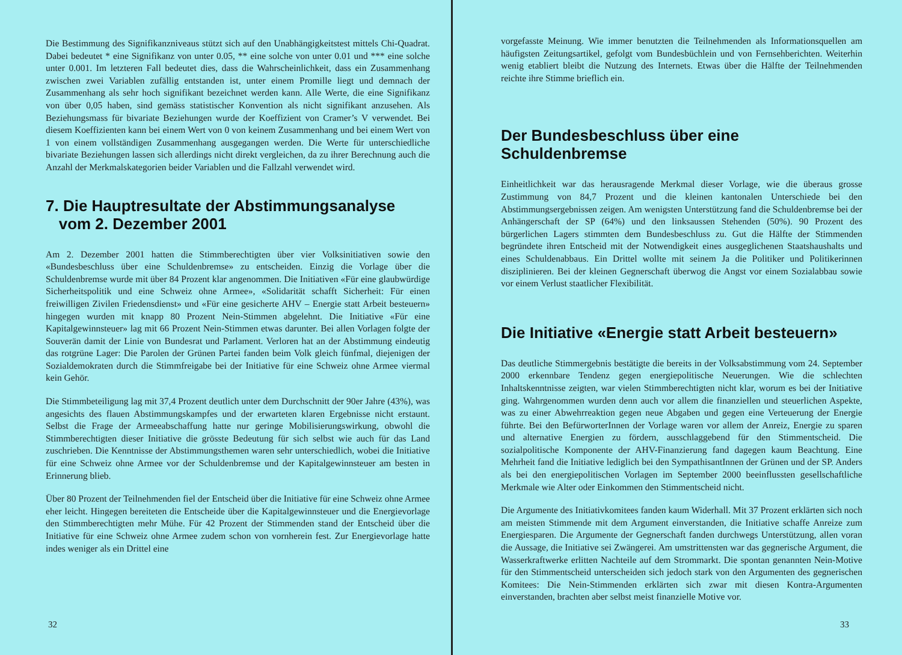Die Bestimmung des Signifikanzniveaus stützt sich auf den Unabhängigkeitstest mittels Chi-Quadrat. Dabei bedeutet * eine Signifikanz von unter 0.05, ** eine solche von unter 0.01 und *** eine solche unter 0.001. Im letzteren Fall bedeutet dies, dass die Wahrscheinlichkeit, dass ein Zusammenhang zwischen zwei Variablen zufällig entstanden ist, unter einem Promille liegt und demnach der Zusammenhang als sehr hoch signifikant bezeichnet werden kann. Alle Werte, die eine Signifikanz von über 0,05 haben, sind gemäss statistischer Konvention als nicht signifikant anzusehen. Als Beziehungsmass für bivariate Beziehungen wurde der Koeffizient von Cramer’s V verwendet. Bei diesem Koeffizienten kann bei einem Wert von 0 von keinem Zusammenhang und bei einem Wert von 1 von einem vollständigen Zusammenhang ausgegangen werden. Die Werte für unterschiedliche bivariate Beziehungen lassen sich allerdings nicht direkt vergleichen, da zu ihrer Berechnung auch die Anzahl der Merkmalskategorien beider Variablen und die Fallzahl verwendet wird.
7. Die Hauptresultate der Abstimmungsanalyse
vom 2. Dezember 2001
Am 2. Dezember 2001 hatten die Stimmberechtigten über vier Volksinitiativen sowie den «Bundesbeschluss über eine Schuldenbremse» zu entscheiden. Einzig die Vorlage über die Schuldenbremse wurde mit über 84 Prozent klar angenommen. Die Initiativen «Für eine glaubwürdige Sicherheitspolitik und eine Schweiz ohne Armee», «Solidarität schafft Sicherheit: Für einen freiwilligen Zivilen Friedensdienst» und «Für eine gesicherte AHV – Energie statt Arbeit besteuern» hingegen wurden mit knapp 80 Prozent Nein-Stimmen abgelehnt. Die Initiative «Für eine Kapitalgewinnsteuer» lag mit 66 Prozent Nein-Stimmen etwas darunter. Bei allen Vorlagen folgte der Souverän damit der Linie von Bundesrat und Parlament. Verloren hat an der Abstimmung eindeutig das rotgrüne Lager: Die Parolen der Grünen Partei fanden beim Volk gleich fünfmal, diejenigen der Sozialdemokraten durch die Stimmfreigabe bei der Initiative für eine Schweiz ohne Armee viermal kein Gehör.
Die Stimmbeteiligung lag mit 37,4 Prozent deutlich unter dem Durchschnitt der 90er Jahre (43%), was angesichts des flauen Abstimmungskampfes und der erwarteten klaren Ergebnisse nicht erstaunt. Selbst die Frage der Armeeabschaffung hatte nur geringe Mobilisierungswirkung, obwohl die Stimmberechtigten dieser Initiative die grösste Bedeutung für sich selbst wie auch für das Land zuschrieben. Die Kenntnisse der Abstimmungsthemen waren sehr unterschiedlich, wobei die Initiative für eine Schweiz ohne Armee vor der Schuldenbremse und der Kapitalgewinnsteuer am besten in Erinnerung blieb.
Über 80 Prozent der Teilnehmenden fiel der Entscheid über die Initiative für eine Schweiz ohne Armee eher leicht. Hingegen bereiteten die Entscheide über die Kapitalgewinnsteuer und die Energievorlage den Stimmberechtigten mehr Mühe. Für 42 Prozent der Stimmenden stand der Entscheid über die Initiative für eine Schweiz ohne Armee zudem schon von vornherein fest. Zur Energievorlage hatte indes weniger als ein Drittel eine
32
vorgefasste Meinung. Wie immer benutzten die Teilnehmenden als Informationsquellen am häufigsten Zeitungsartikel, gefolgt vom Bundesbüchlein und von Fernsehberichten. Weiterhin wenig etabliert bleibt die Nutzung des Internets. Etwas über die Hälfte der Teilnehmenden reichte ihre Stimme brieflich ein.
Der Bundesbeschluss über eine Schuldenbremse
Einheitlichkeit war das herausragende Merkmal dieser Vorlage, wie die überaus grosse Zustimmung von 84,7 Prozent und die kleinen kantonalen Unterschiede bei den Abstimmungsergebnissen zeigen. Am wenigsten Unterstützung fand die Schuldenbremse bei der Anhängerschaft der SP (64%) und den linksaussen Stehenden (50%). 90 Prozent des bürgerlichen Lagers stimmten dem Bundesbeschluss zu. Gut die Hälfte der Stimmenden begründete ihren Entscheid mit der Notwendigkeit eines ausgeglichenen Staatshaushalts und eines Schuldenabbaus. Ein Drittel wollte mit seinem Ja die Politiker und Politikerinnen disziplinieren. Bei der kleinen Gegnerschaft überwog die Angst vor einem Sozialabbau sowie vor einem Verlust staatlicher Flexibilität.
Die Initiative «Energie statt Arbeit besteuern»
Das deutliche Stimmergebnis bestätigte die bereits in der Volksabstimmung vom 24. September 2000 erkennbare Tendenz gegen energiepolitische Neuerungen. Wie die schlechten Inhaltskenntnisse zeigten, war vielen Stimmberechtigten nicht klar, worum es bei der Initiative ging. Wahrgenommen wurden denn auch vor allem die finanziellen und steuerlichen Aspekte, was zu einer Abwehrreaktion gegen neue Abgaben und gegen eine Verteuerung der Energie führte. Bei den BefürworterInnen der Vorlage waren vor allem der Anreiz, Energie zu sparen und alternative Energien zu fördern, ausschlaggebend für den Stimmentscheid. Die sozialpolitische Komponente der AHV-Finanzierung fand dagegen kaum Beachtung. Eine Mehrheit fand die Initiative lediglich bei den SympathisantInnen der Grünen und der SP. Anders als bei den energiepolitischen Vorlagen im September 2000 beeinflussten gesellschaftliche Merkmale wie Alter oder Einkommen den Stimmentscheid nicht.
Die Argumente des Initiativkomitees fanden kaum Widerhall. Mit 37 Prozent erklärten sich noch am meisten Stimmende mit dem Argument einverstanden, die Initiative schaffe Anreize zum Energiesparen. Die Argumente der Gegnerschaft fanden durchwegs Unterstützung, allen voran die Aussage, die Initiative sei Zwängerei. Am umstrittensten war das gegnerische Argument, die Wasserkraftwerke erlitten Nachteile auf dem Strommarkt. Die spontan genannten Nein-Motive für den Stimmentscheid unterscheiden sich jedoch stark von den Argumenten des gegnerischen Komitees: Die Nein-Stimmenden erklärten sich zwar mit diesen Kontra-Argumenten einverstanden, brachten aber selbst meist finanzielle Motive vor.
33